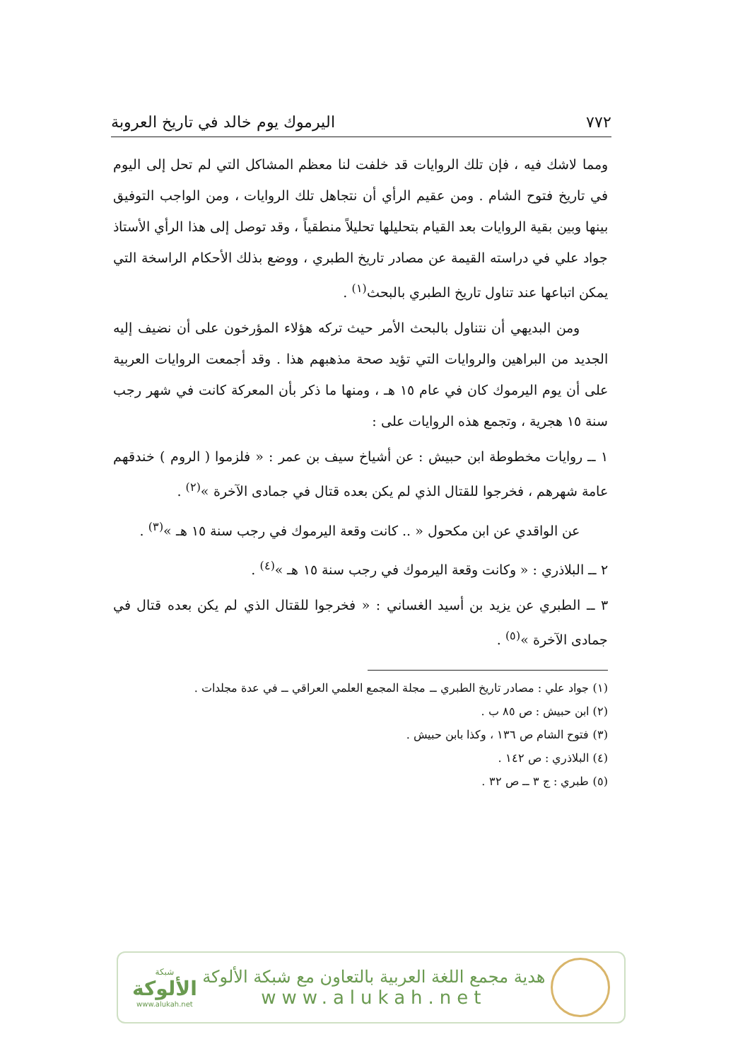٧٧٢ اليرموك يوم خالد في تاريخ العروبة
ومما لاشك فيه ، فإن تلك الروايات قد خلفت لنا معظم المشاكل التي لم تحل إلى اليوم في تاريخ فتوح الشام . ومن عقيم الرأي أن نتجاهل تلك الروايات ، ومن الواجب التوفيق بينها وبين بقية الروايات بعد القيام بتحليلها تحليلاً منطقياً ، وقد توصل إلى هذا الرأي الأستاذ جواد علي في دراسته القيمة عن مصادر تاريخ الطبري ، ووضع بذلك الأحكام الراسخة التي يمكن اتباعها عند تناول تاريخ الطبري بالبحث<sup>(١)</sup> .
ومن البديهي أن نتناول بالبحث الأمر حيث تركه هؤلاء المؤرخون على أن نضيف إليه الجديد من البراهين والروايات التي تؤيد صحة مذهبهم هذا . وقد أجمعت الروايات العربية على أن يوم اليرموك كان في عام ١٥ هـ ، ومنها ما ذكر بأن المعركة كانت في شهر رجب سنة ١٥ هجرية ، وتجمع هذه الروايات على :
١ ــ روايات مخطوطة ابن حبيش : عن أشياخ سيف بن عمر : « فلزموا ( الروم ) خندقهم عامة شهرهم ، فخرجوا للقتال الذي لم يكن بعده قتال في جمادى الآخرة »<sup>(٢)</sup> .
عن الواقدي عن ابن مكحول « .. كانت وقعة اليرموك في رجب سنة ١٥ هـ »<sup>(٣)</sup> .
٢ ــ البلاذري : « وكانت وقعة اليرموك في رجب سنة ١٥ هـ »<sup>(٤)</sup> .
٣ ــ الطبري عن يزيد بن أسيد الغساني : « فخرجوا للقتال الذي لم يكن بعده قتال في جمادى الآخرة »<sup>(٥)</sup> .
(١) جواد علي : مصادر تاريخ الطبري ــ مجلة المجمع العلمي العراقي ــ في عدة مجلدات .
(٢) ابن حبيش : ص ٨٥ ب .
(٣) فتوح الشام ص ١٣٦ ، وكذا بابن حبيش .
(٤) البلاذري : ص ١٤٢ .
(٥) طبري : ج ٣ ــ ص ٣٢ .
هدية مجمع اللغة العربية بالتعاون مع شبكة الألوكة
www.alukah.net
شبكة
الألوكة
www.alukah.net